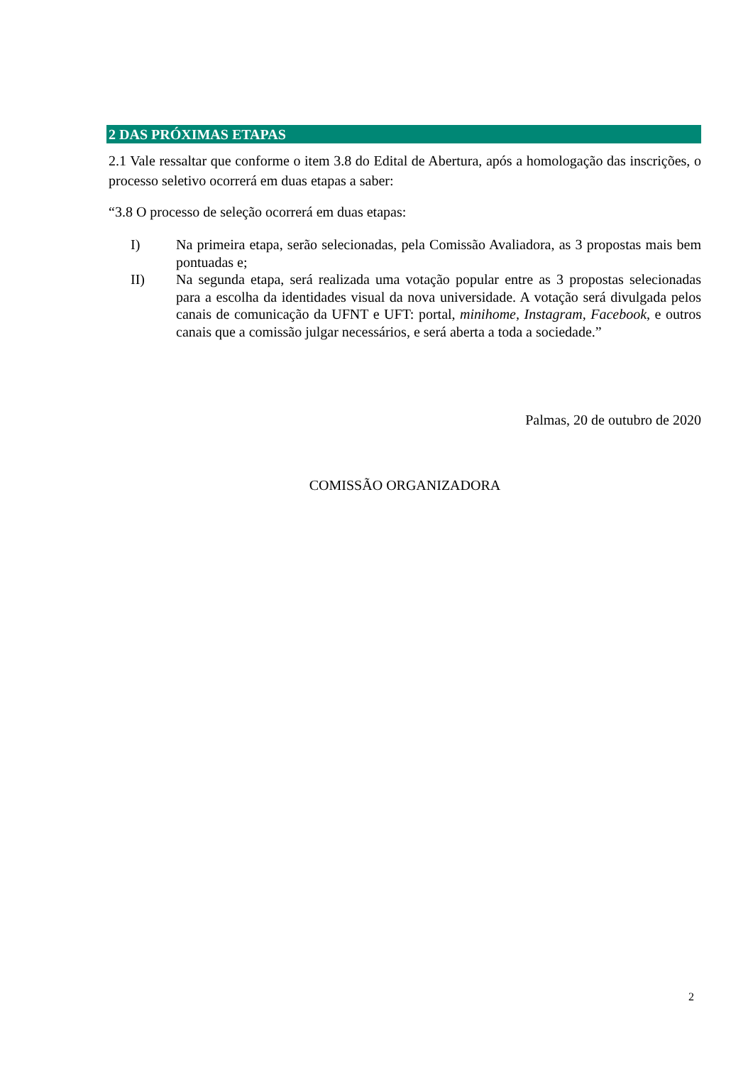2 DAS PRÓXIMAS ETAPAS
2.1 Vale ressaltar que conforme o item 3.8 do Edital de Abertura, após a homologação das inscrições, o processo seletivo ocorrerá em duas etapas a saber:
“3.8 O processo de seleção ocorrerá em duas etapas:
I) Na primeira etapa, serão selecionadas, pela Comissão Avaliadora, as 3 propostas mais bem pontuadas e;
II) Na segunda etapa, será realizada uma votação popular entre as 3 propostas selecionadas para a escolha da identidades visual da nova universidade. A votação será divulgada pelos canais de comunicação da UFNT e UFT: portal, minihome, Instagram, Facebook, e outros canais que a comissão julgar necessários, e será aberta a toda a sociedade.”
Palmas, 20 de outubro de 2020
COMISSÃO ORGANIZADORA
2